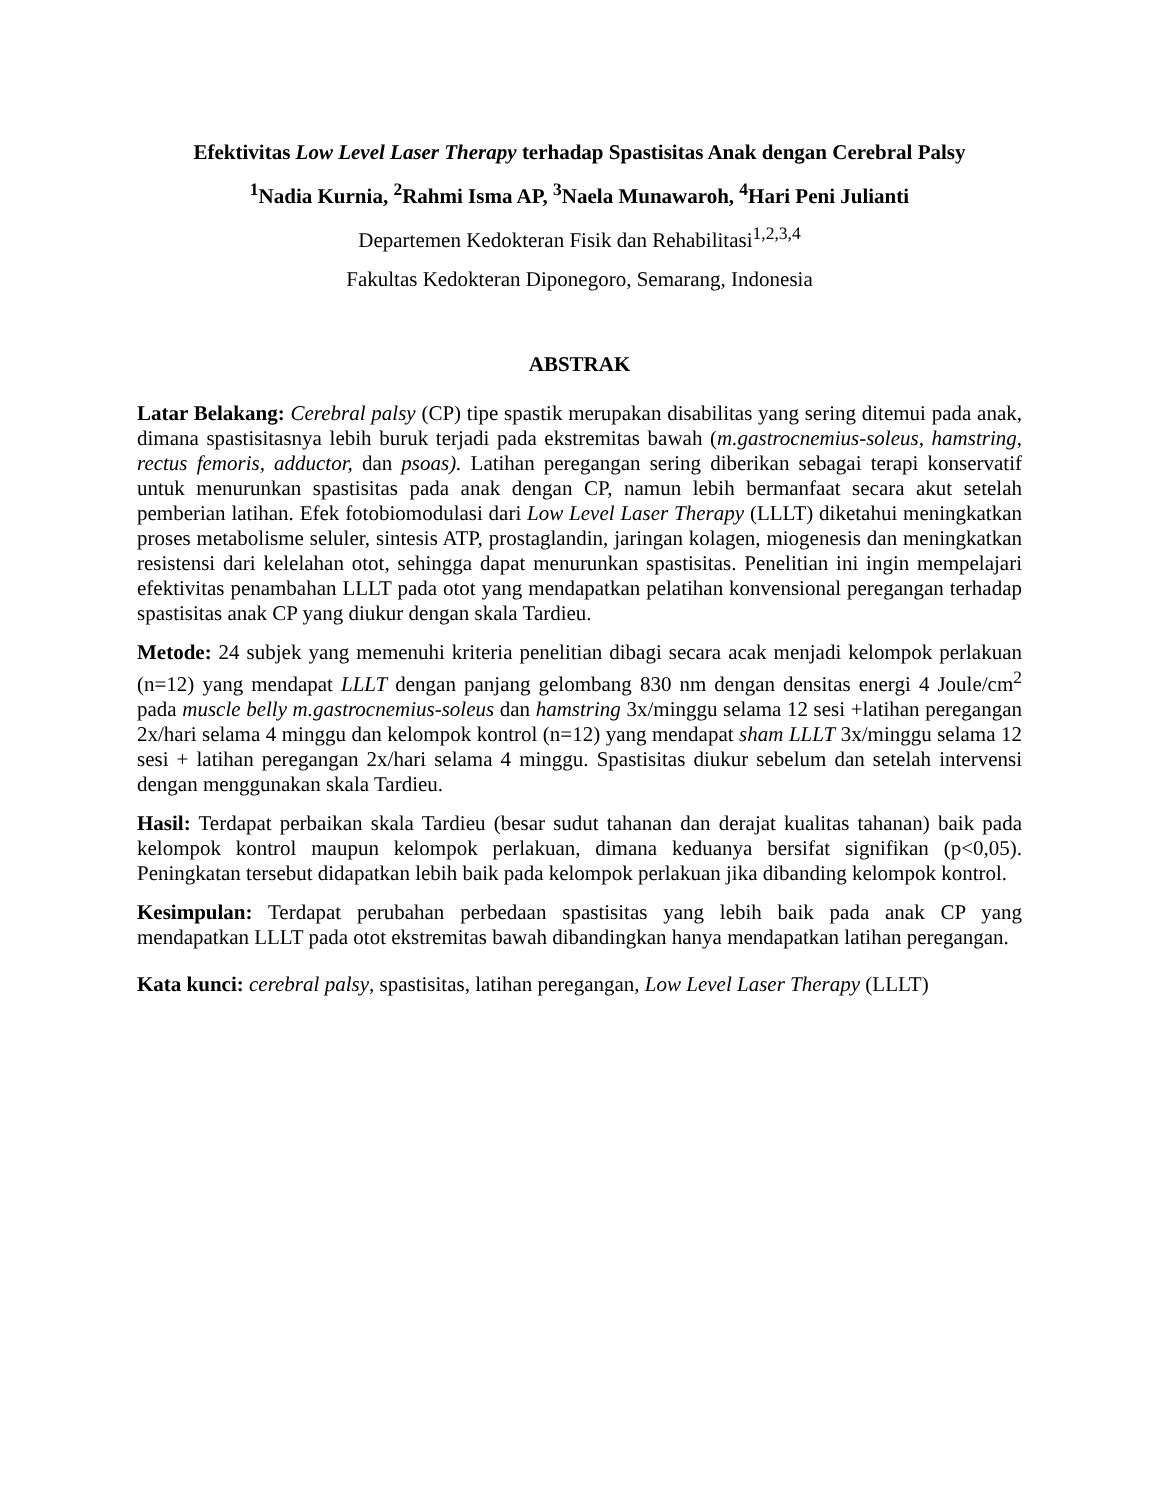Efektivitas Low Level Laser Therapy terhadap Spastisitas Anak dengan Cerebral Palsy
<sup>1</sup> Nadia Kurnia, <sup>2</sup>Rahmi Isma AP, <sup>3</sup>Naela Munawaroh, <sup>4</sup>Hari Peni Julianti
Departemen Kedokteran Fisik dan Rehabilitasi<sup>1,2,3,4</sup>
Fakultas Kedokteran Diponegoro, Semarang, Indonesia
ABSTRAK
Latar Belakang: Cerebral palsy (CP) tipe spastik merupakan disabilitas yang sering ditemui pada anak, dimana spastisitasnya lebih buruk terjadi pada ekstremitas bawah (m.gastrocnemius-soleus, hamstring, rectus femoris, adductor, dan psoas). Latihan peregangan sering diberikan sebagai terapi konservatif untuk menurunkan spastisitas pada anak dengan CP, namun lebih bermanfaat secara akut setelah pemberian latihan. Efek fotobiomodulasi dari Low Level Laser Therapy (LLLT) diketahui meningkatkan proses metabolisme seluler, sintesis ATP, prostaglandin, jaringan kolagen, miogenesis dan meningkatkan resistensi dari kelelahan otot, sehingga dapat menurunkan spastisitas. Penelitian ini ingin mempelajari efektivitas penambahan LLLT pada otot yang mendapatkan pelatihan konvensional peregangan terhadap spastisitas anak CP yang diukur dengan skala Tardieu.
Metode: 24 subjek yang memenuhi kriteria penelitian dibagi secara acak menjadi kelompok perlakuan (n=12) yang mendapat LLLT dengan panjang gelombang 830 nm dengan densitas energi 4 Joule/cm<sup>2</sup> pada muscle belly m.gastrocnemius-soleus dan hamstring 3x/minggu selama 12 sesi +latihan peregangan 2x/hari selama 4 minggu dan kelompok kontrol (n=12) yang mendapat sham LLLT 3x/minggu selama 12 sesi + latihan peregangan 2x/hari selama 4 minggu. Spastisitas diukur sebelum dan setelah intervensi dengan menggunakan skala Tardieu.
Hasil: Terdapat perbaikan skala Tardieu (besar sudut tahanan dan derajat kualitas tahanan) baik pada kelompok kontrol maupun kelompok perlakuan, dimana keduanya bersifat signifikan (p<0,05). Peningkatan tersebut didapatkan lebih baik pada kelompok perlakuan jika dibanding kelompok kontrol.
Kesimpulan: Terdapat perubahan perbedaan spastisitas yang lebih baik pada anak CP yang mendapatkan LLLT pada otot ekstremitas bawah dibandingkan hanya mendapatkan latihan peregangan.
Kata kunci: cerebral palsy, spastisitas, latihan peregangan, Low Level Laser Therapy (LLLT)